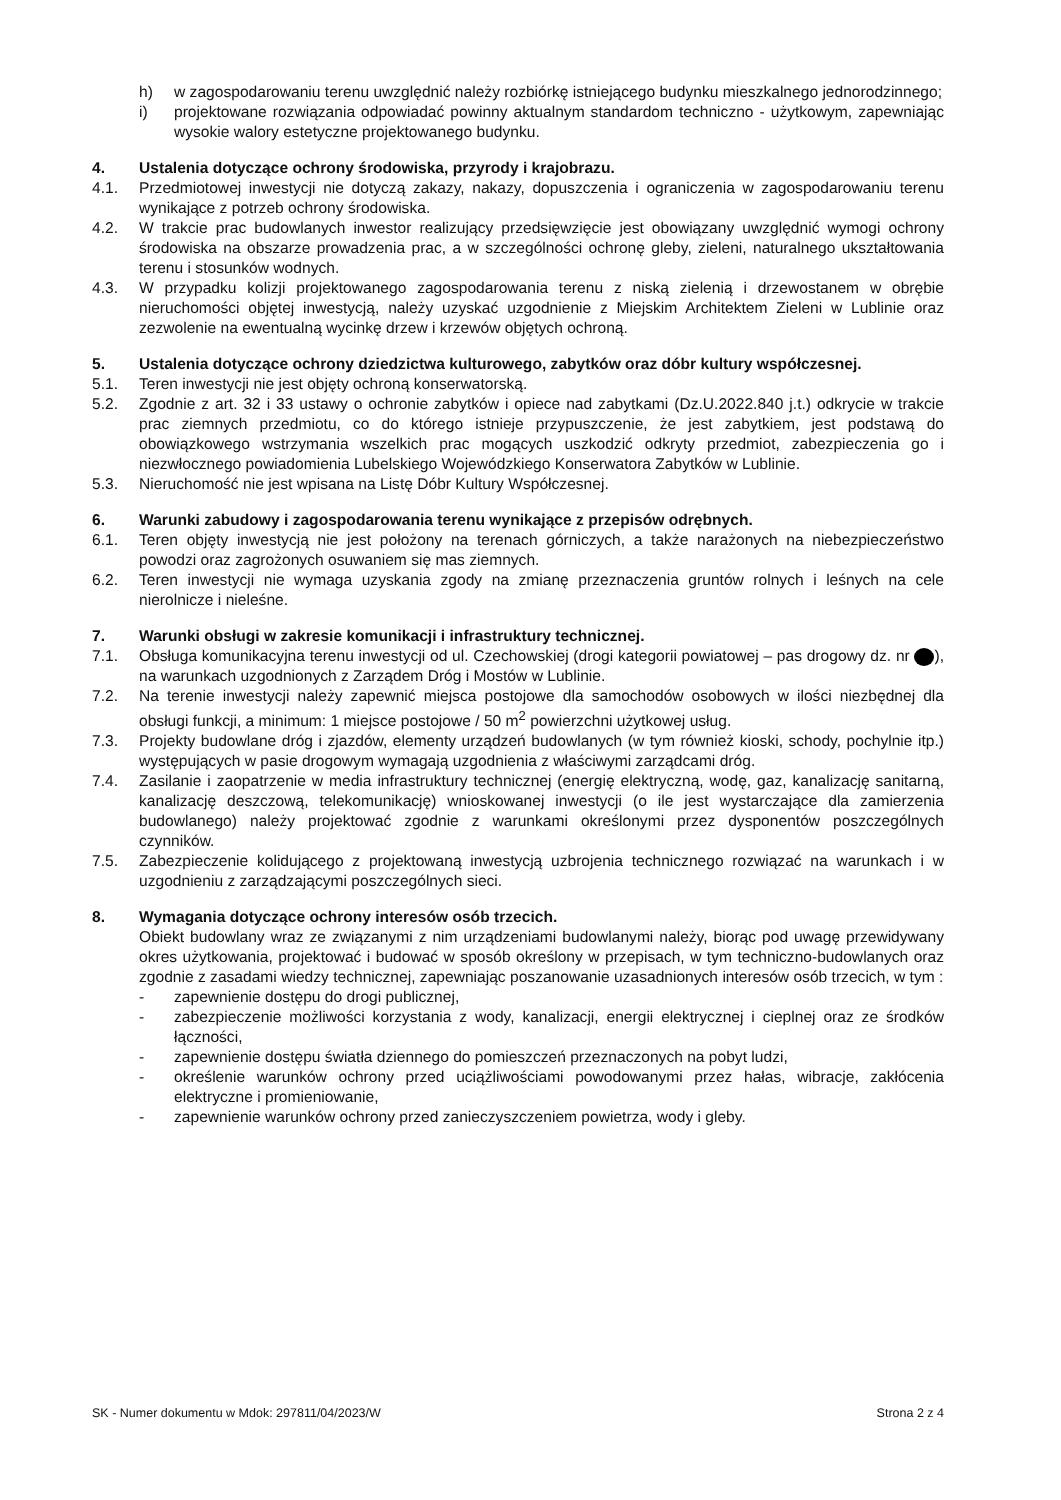h) w zagospodarowaniu terenu uwzględnić należy rozbiórkę istniejącego budynku mieszkalnego jednorodzinnego;
i) projektowane rozwiązania odpowiadać powinny aktualnym standardom techniczno - użytkowym, zapewniając wysokie walory estetyczne projektowanego budynku.
4. Ustalenia dotyczące ochrony środowiska, przyrody i krajobrazu.
4.1. Przedmiotowej inwestycji nie dotyczą zakazy, nakazy, dopuszczenia i ograniczenia w zagospodarowaniu terenu wynikające z potrzeb ochrony środowiska.
4.2. W trakcie prac budowlanych inwestor realizujący przedsięwzięcie jest obowiązany uwzględnić wymogi ochrony środowiska na obszarze prowadzenia prac, a w szczególności ochronę gleby, zieleni, naturalnego ukształtowania terenu i stosunków wodnych.
4.3. W przypadku kolizji projektowanego zagospodarowania terenu z niską zielenią i drzewostanem w obrębie nieruchomości objętej inwestycją, należy uzyskać uzgodnienie z Miejskim Architektem Zieleni w Lublinie oraz zezwolenie na ewentualną wycinkę drzew i krzewów objętych ochroną.
5. Ustalenia dotyczące ochrony dziedzictwa kulturowego, zabytków oraz dóbr kultury współczesnej.
5.1. Teren inwestycji nie jest objęty ochroną konserwatorską.
5.2. Zgodnie z art. 32 i 33 ustawy o ochronie zabytków i opiece nad zabytkami (Dz.U.2022.840 j.t.) odkrycie w trakcie prac ziemnych przedmiotu, co do którego istnieje przypuszczenie, że jest zabytkiem, jest podstawą do obowiązkowego wstrzymania wszelkich prac mogących uszkodzić odkryty przedmiot, zabezpieczenia go i niezwłocznego powiadomienia Lubelskiego Wojewódzkiego Konserwatora Zabytków w Lublinie.
5.3. Nieruchomość nie jest wpisana na Listę Dóbr Kultury Współczesnej.
6. Warunki zabudowy i zagospodarowania terenu wynikające z przepisów odrębnych.
6.1. Teren objęty inwestycją nie jest położony na terenach górniczych, a także narażonych na niebezpieczeństwo powodzi oraz zagrożonych osuwaniem się mas ziemnych.
6.2. Teren inwestycji nie wymaga uzyskania zgody na zmianę przeznaczenia gruntów rolnych i leśnych na cele nierolnicze i nieleśne.
7. Warunki obsługi w zakresie komunikacji i infrastruktury technicznej.
7.1. Obsługa komunikacyjna terenu inwestycji od ul. Czechowskiej (drogi kategorii powiatowej – pas drogowy dz. nr ), na warunkach uzgodnionych z Zarządem Dróg i Mostów w Lublinie.
7.2. Na terenie inwestycji należy zapewnić miejsca postojowe dla samochodów osobowych w ilości niezbędnej dla obsługi funkcji, a minimum: 1 miejsce postojowe / 50 m<sup>2</sup> powierzchni użytkowej usług.
7.3. Projekty budowlane dróg i zjazdów, elementy urządzeń budowlanych (w tym również kioski, schody, pochylnie itp.) występujących w pasie drogowym wymagają uzgodnienia z właściwymi zarządcami dróg.
7.4. Zasilanie i zaopatrzenie w media infrastruktury technicznej (energię elektryczną, wodę, gaz, kanalizację sanitarną, kanalizację deszczową, telekomunikację) wnioskowanej inwestycji (o ile jest wystarczające dla zamierzenia budowlanego) należy projektować zgodnie z warunkami określonymi przez dysponentów poszczególnych czynników.
7.5. Zabezpieczenie kolidującego z projektowaną inwestycją uzbrojenia technicznego rozwiązać na warunkach i w uzgodnieniu z zarządzającymi poszczególnych sieci.
8. Wymagania dotyczące ochrony interesów osób trzecich.
Obiekt budowlany wraz ze związanymi z nim urządzeniami budowlanymi należy, biorąc pod uwagę przewidywany okres użytkowania, projektować i budować w sposób określony w przepisach, w tym techniczno-budowlanych oraz zgodnie z zasadami wiedzy technicznej, zapewniając poszanowanie uzasadnionych interesów osób trzecich, w tym :
- zapewnienie dostępu do drogi publicznej,
- zabezpieczenie możliwości korzystania z wody, kanalizacji, energii elektrycznej i cieplnej oraz ze środków łączności,
- zapewnienie dostępu światła dziennego do pomieszczeń przeznaczonych na pobyt ludzi,
- określenie warunków ochrony przed uciążliwościami powodowanymi przez hałas, wibracje, zakłócenia elektryczne i promieniowanie,
- zapewnienie warunków ochrony przed zanieczyszczeniem powietrza, wody i gleby.
SK - Numer dokumentu w Mdok: 297811/04/2023/W Strona 2 z 4